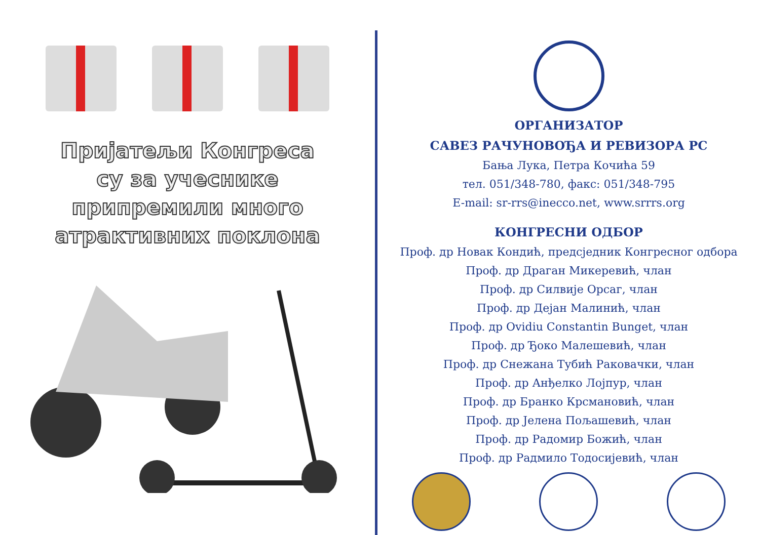Пријатељи Конгреса
су за учеснике
припремили много
атрактивних поклона
ОРГАНИЗАТОР
САВЕЗ РАЧУНОВОЂА И РЕВИЗОРА РС
Бања Лука, Петра Кочића 59
тел. 051/348-780, факс: 051/348-795
E-mail: sr-rrs@inecco.net, www.srrrs.org
КОНГРЕСНИ ОДБОР
Проф. др Новак Кондић, предсједник Конгресног одбора
Проф. др Драган Микеревић, члан
Проф. др Силвије Орсаг, члан
Проф. др Дејан Малинић, члан
Проф. др Ovidiu Constantin Bunget, члан
Проф. др Ђоко Малешевић, члан
Проф. др Снежана Тубић Раковачки, члан
Проф. др Анђелко Лојпур, члан
Проф. др Бранко Крсмановић, члан
Проф. др Јелена Пољашевић, члан
Проф. др Радомир Божић, члан
Проф. др Радмило Тодосијевић, члан